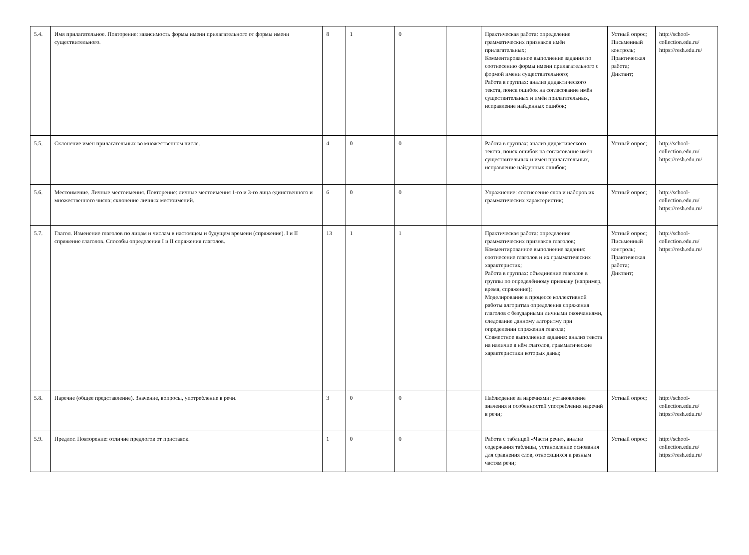| 5.4. | Имя прилагательное. Повторение: зависимость формы имени прилагательного от формы имени существительного. | 8 | 1 | 0 | | Практическая работа: определение грамматических признаков имён прилагательных; Комментированное выполнение задания по соотнесению формы имени прилагательного с формой имени существительного; Работа в группах: анализ дидактического текста, поиск ошибок на согласование имён существительных и имён прилагательных, исправление найденных ошибок; | Устный опрос; Письменный контроль; Практическая работа; Диктант; | http://school-collection.edu.ru/ https://resh.edu.ru/ |
| 5.5. | Склонение имён прилагательных во множественном числе. | 4 | 0 | 0 | | Работа в группах: анализ дидактического текста, поиск ошибок на согласование имён существительных и имён прилагательных, исправление найденных ошибок; | Устный опрос; | http://school-collection.edu.ru/ https://resh.edu.ru/ |
| 5.6. | Местоимение. Личные местоимения. Повторение: личные местоимения 1-го и 3-го лица единственного и множественного числа; склонение личных местоимений. | 6 | 0 | 0 | | Упражнение: соотнесение слов и наборов их грамматических характеристик; | Устный опрос; | http://school-collection.edu.ru/ https://resh.edu.ru/ |
| 5.7. | Глагол. Изменение глаголов по лицам и числам в настоящем и будущем времени (спряжение). I и II спряжение глаголов. Способы определения I и II спряжения глаголов. | 13 | 1 | 1 | | Практическая работа: определение грамматических признаков глаголов; Комментированное выполнение задания: соотнесение глаголов и их грамматических характеристик; Работа в группах: объединение глаголов в группы по определённому признаку (например, время, спряжение); Моделирование в процессе коллективной работы алгоритма определения спряжения глаголов с безударными личными окончаниями, следование данному алгоритму при определении спряжения глагола; Совместное выполнение задания: анализ текста на наличие в нём глаголов, грамматические характеристики которых даны; | Устный опрос; Письменный контроль; Практическая работа; Диктант; | http://school-collection.edu.ru/ https://resh.edu.ru/ |
| 5.8. | Наречие (общее представление). Значение, вопросы, употребление в речи. | 3 | 0 | 0 | | Наблюдение за наречиями: установление значения и особенностей употребления наречий в речи; | Устный опрос; | http://school-collection.edu.ru/ https://resh.edu.ru/ |
| 5.9. | Предлог. Повторение: отличие предлогов от приставок. | 1 | 0 | 0 | | Работа с таблицей «Части речи», анализ содержания таблицы, установление основания для сравнения слов, относящихся к разным частям речи; | Устный опрос; | http://school-collection.edu.ru/ https://resh.edu.ru/ |